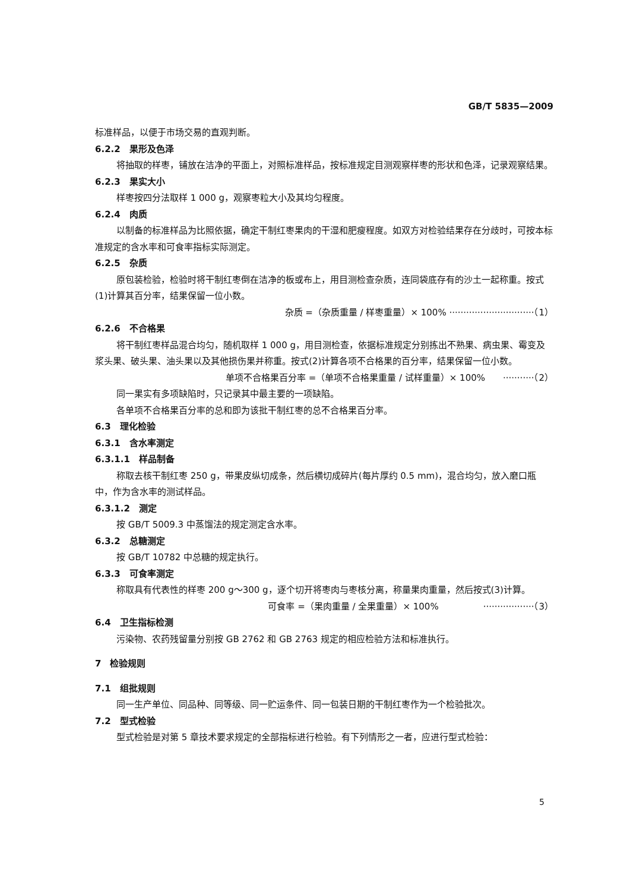GB/T 5835—2009
标准样品，以便于市场交易的直观判断。
6.2.2　果形及色泽
将抽取的样枣，铺放在洁净的平面上，对照标准样品，按标准规定目测观察样枣的形状和色泽，记录观察结果。
6.2.3　果实大小
样枣按四分法取样 1 000 g，观察枣粒大小及其均匀程度。
6.2.4　肉质
以制备的标准样品为比照依据，确定干制红枣果肉的干湿和肥瘦程度。如双方对检验结果存在分歧时，可按本标准规定的含水率和可食率指标实际测定。
6.2.5　杂质
原包装检验，检验时将干制红枣倒在洁净的板或布上，用目测检查杂质，连同袋底存有的沙土一起称重。按式(1)计算其百分率，结果保留一位小数。
杂质 =（杂质重量 / 样枣重量）× 100% ······························（1）
6.2.6　不合格果
将干制红枣样品混合均匀，随机取样 1 000 g，用目测检查，依据标准规定分别拣出不熟果、病虫果、霉变及浆头果、破头果、油头果以及其他损伤果并称重。按式(2)计算各项不合格果的百分率，结果保留一位小数。
单项不合格果百分率 =（单项不合格果重量 / 试样重量）× 100%　　···········（2）
同一果实有多项缺陷时，只记录其中最主要的一项缺陷。
各单项不合格果百分率的总和即为该批干制红枣的总不合格果百分率。
6.3　理化检验
6.3.1　含水率测定
6.3.1.1　样品制备
称取去核干制红枣 250 g，带果皮纵切成条，然后横切成碎片(每片厚约 0.5 mm)，混合均匀，放入磨口瓶中，作为含水率的测试样品。
6.3.1.2　测定
按 GB/T 5009.3 中蒸馏法的规定测定含水率。
6.3.2　总糖测定
按 GB/T 10782 中总糖的规定执行。
6.3.3　可食率测定
称取具有代表性的样枣 200 g～300 g，逐个切开将枣肉与枣核分离，称量果肉重量，然后按式(3)计算。
可食率 =（果肉重量 / 全果重量）× 100%　　　　　··················（3）
6.4　卫生指标检测
污染物、农药残留量分别按 GB 2762 和 GB 2763 规定的相应检验方法和标准执行。
7　检验规则
7.1　组批规则
同一生产单位、同品种、同等级、同一贮运条件、同一包装日期的干制红枣作为一个检验批次。
7.2　型式检验
型式检验是对第 5 章技术要求规定的全部指标进行检验。有下列情形之一者，应进行型式检验：
5